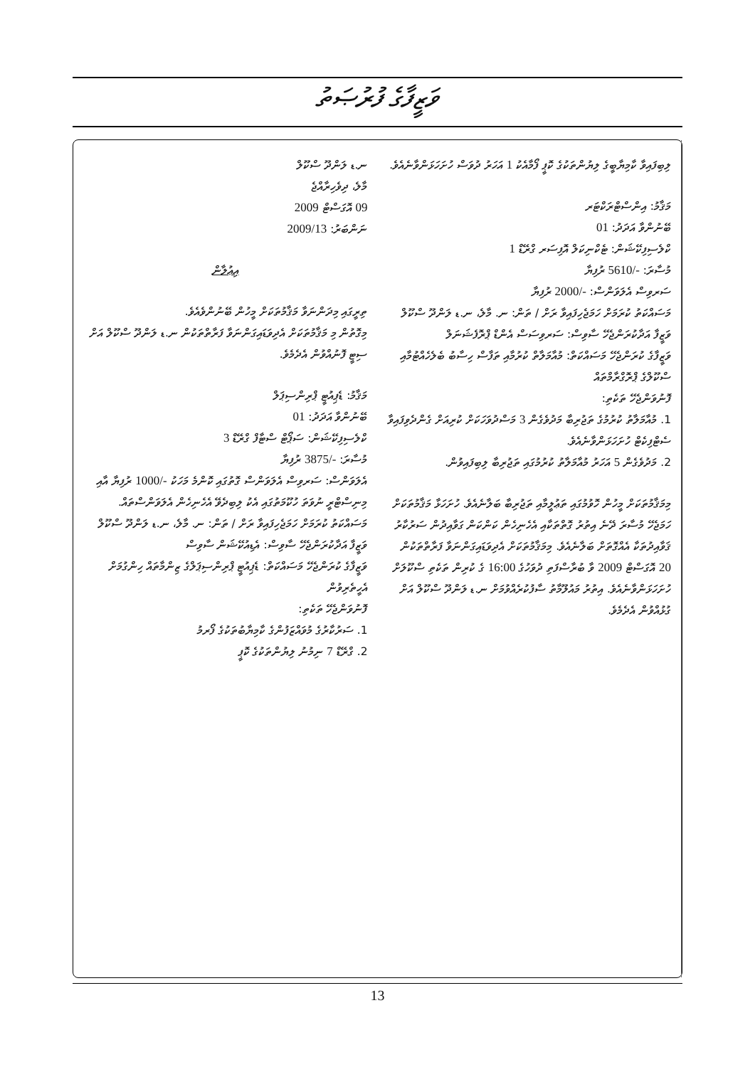ވަޒީފާގެ ފުރުޞަތު
ނ.ޑ ލަންދޫ ސްކޫލް
މާލެ، ދިވެހިރާއްޖެ
09 އޮގަސްޓް 2009
ނަންބަރު: 2009/13
އިޢުލާން
ތިރީގައި މިދަންނަވާ މަޤާމުތަކަށް މީހުން ބޭނުންވެއެވެ.
މިގޮތުން މި މަޤާމުތަކަށް އެދިވަޑައިގަންނަވާ ފަރާތްތަކުން ނ.ޑ ލަންދޫ ސްކޫލް އަށް ސިޓީ ފޮނުއްވުން އެދެމެވެ.
މަޤާމު: ޑެޕިއުޓީ ޕްރިންސިޕަލް
ބޭނުންވާ އަދަދު: 01
ކްލެސިފިކޭޝަން: ސަޕޯޓް ސްޓާފް ގްރޭޑް 3
މުސާރަ: -/3875 ރުފިޔާ
އެލަވަންސް: ސަރވިސް އެލަވަންސް ގޮތުގައި ކޮންމެ މަހަކު -/1000 ރުފިޔާ އާއި މިނިސްޓްރީ ނުވަތަ ހުކޫމަތުގައި އެކު ލިބިދެވޭ އެހެނިހެން އެލަވަންސްތައް.
މަސައްކަތު ކުރަމަށް ހަމަޖެހިފައިވާ ރަށް / ތަން: ނ. މާލެ، ނ.ޑ ލަންދޫ ސްކޫލް
ވަޒީފާ އަދާކުރަންޖެހޭ ސާވިސް: އެޑިއުކޭޝަން ސާވިސް
ވަޒީފާގެ ކުރަންޖެހޭ މަސައްކަތް: ޑެޕިއުޓީ ޕްރިންސިޕަލްގެ ޒިންމާތައް ހިންގުމަށް އެހީތެރިވުން
ފޮނުވަންޖެހޭ ތަކެތި:
1. ސަރުކާރުގެ މުވައްޒަފުންގެ ކާމިޔާބުތަކުގެ ފޯރމު
2. ގްރޭޑް 7 ނިމުނު ލިޔުންތަކުގެ ކޮޕީ
ލިބިފައިވާ ކާމިޔާބީގެ ލިޔުންތަކުގެ ކޮޕީ ފޯމާއެކު 1 އަހަރު ދުވަސް ހުށަހަޅަންވާނެއެވެ.
މަޤާމު: އިންސްޓްރަކްޓަރ
ބޭނުންވާ އަދަދު: 01
ކްލެސިފިކޭޝަން: ޓެކްނިކަލް އޮފިސަރ ގްރޭޑް 1
މުސާރަ: -/5610 ރުފިޔާ
ސަރވިސް އެލަވަންސް: -/2000 ރުފިޔާ
މަސައްކަތު ކުރަމަށް ހަމަޖެހިފައިވާ ރަށް / ތަން: ނ. މާލެ، ނ.ޑ ލަންދޫ ސްކޫލް
ވަޒީފާ އަދާކުރަންޖެހޭ ސާވިސް: ސަރވިސަސް އެންޑް ޕްރޮފެޝަނަލް
ވަޒީފާގެ ކުރަންޖެހޭ މަސައްކަތް: މުއާމަލާތް ކުރުމާއި ތަފާސް ހިސާބު ބެލެހެއްޓުމާއި ސްކޫލްގެ ޕްރޮގްރާމްތައް
ފޮނުވަންޖެހޭ ތަކެތި:
1. މުއާމަލާތު ކުރުމުގެ ތަޖުރިބާ މަދުވެގެން 3 މަސްދުވަހަކަށް ކުރިއަށް ގެންދެވިފައިވާ ސެޓްފިކެޓް ހުށަހަޅަންވާނެއެވެ.
2. މަދުވެގެން 5 އަހަރު މުއާމަލާތު ކުރުމުގައި ތަޖުރިބާ ލިބިފައިވުން.
މިމަޤާމުތަކަށް މީހުން ހޮވުމުގައި ތަޢުލީމާއި ތަޖުރިބާ ބަލާނެއެވެ. ހުށަހަޅާ މަޤާމުތަކަށް ހަމަޖެހޭ މުސާރަ ދޭނެ އިތުރު ގޮތްތަކާއި އެހެނިހެން ކަންކަން ގަވާއިދުން ސަރުކާރު ޤަވާއިދުތަކާ އެއްގޮތަށް ބަލާނެއެވެ. މިމަޤާމުތަކަށް އެދިވަޑައިގަންނަވާ ފަރާތްތަކުން 20 އޮގަސްޓް 2009 ވާ ބުރާސްފަތި ދުވަހުގެ 16:00 ގެ ކުރިން ތަކެތި ސްކޫލަށް ހުށަހަޅަންވާނެއެވެ. އިތުރު މައުލޫމާތު ސާފުކުރެއްވުމަށް ނ.ޑ ލަންދޫ ސްކޫލް އަށް ގުޅުއްވުން އެދެމެވެ.
13